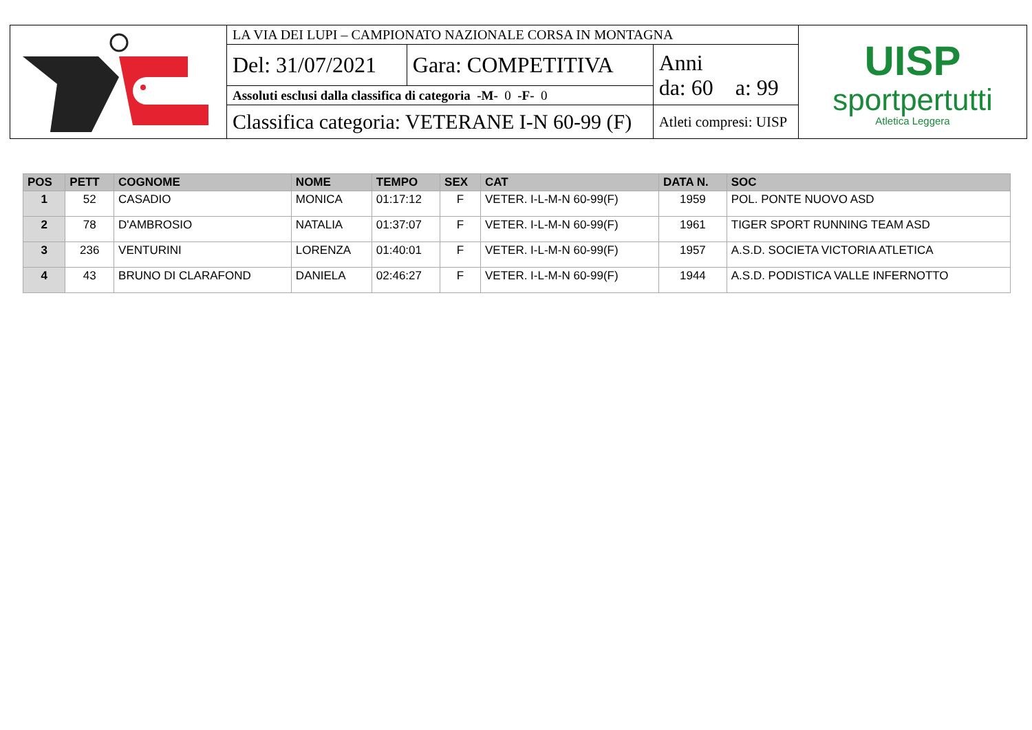| | LA VIA DEI LUPI – CAMPIONATO NAZIONALE CORSA IN MONTAGNA | | | UISP sportpertutti Atletica Leggera |
| | Del: 31/07/2021 | Gara: COMPETITIVA | Anni da: 60 a: 99 | |
| | Assoluti esclusi dalla classifica di categoria -M- 0 -F- 0 | | | |
| | Classifica categoria: VETERANE I-N 60-99 (F) | | Atleti compresi: UISP | |
| POS | PETT | COGNOME | NOME | TEMPO | SEX | CAT | DATA N. | SOC |
| --- | --- | --- | --- | --- | --- | --- | --- | --- |
| 1 | 52 | CASADIO | MONICA | 01:17:12 | F | VETER. I-L-M-N 60-99(F) | 1959 | POL. PONTE NUOVO ASD |
| 2 | 78 | D'AMBROSIO | NATALIA | 01:37:07 | F | VETER. I-L-M-N 60-99(F) | 1961 | TIGER SPORT RUNNING TEAM ASD |
| 3 | 236 | VENTURINI | LORENZA | 01:40:01 | F | VETER. I-L-M-N 60-99(F) | 1957 | A.S.D. SOCIETA VICTORIA ATLETICA |
| 4 | 43 | BRUNO DI CLARAFOND | DANIELA | 02:46:27 | F | VETER. I-L-M-N 60-99(F) | 1944 | A.S.D. PODISTICA VALLE INFERNOTTO |